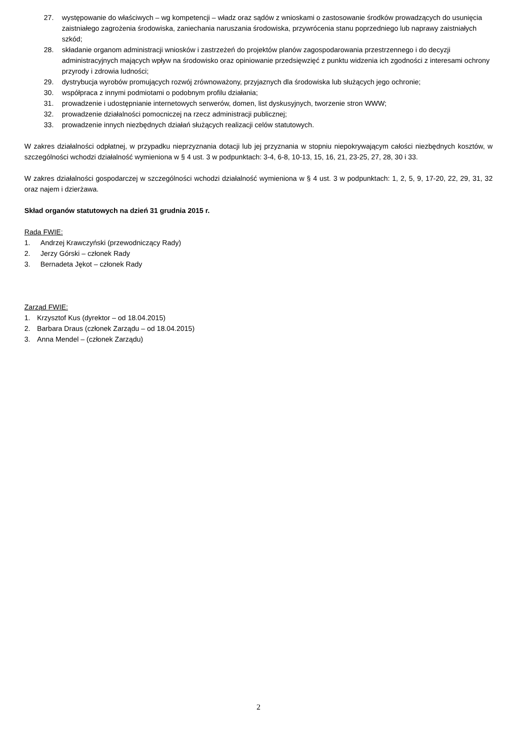27. występowanie do właściwych – wg kompetencji – władz oraz sądów z wnioskami o zastosowanie środków prowadzących do usunięcia zaistniałego zagrożenia środowiska, zaniechania naruszania środowiska, przywrócenia stanu poprzedniego lub naprawy zaistniałych szkód;
28. składanie organom administracji wniosków i zastrzeżeń do projektów planów zagospodarowania przestrzennego i do decyzji administracyjnych mających wpływ na środowisko oraz opiniowanie przedsięwzięć z punktu widzenia ich zgodności z interesami ochrony przyrody i zdrowia ludności;
29. dystrybucja wyrobów promujących rozwój zrównoważony, przyjaznych dla środowiska lub służących jego ochronie;
30. współpraca z innymi podmiotami o podobnym profilu działania;
31. prowadzenie i udostępnianie internetowych serwerów, domen, list dyskusyjnych, tworzenie stron WWW;
32. prowadzenie działalności pomocniczej na rzecz administracji publicznej;
33. prowadzenie innych niezbędnych działań służących realizacji celów statutowych.
W zakres działalności odpłatnej, w przypadku nieprzyznania dotacji lub jej przyznania w stopniu niepokrywającym całości niezbędnych kosztów, w szczególności wchodzi działalność wymieniona w § 4 ust. 3 w podpunktach: 3-4, 6-8, 10-13, 15, 16, 21, 23-25, 27, 28, 30 i 33.
W zakres działalności gospodarczej w szczególności wchodzi działalność wymieniona w § 4 ust. 3 w podpunktach: 1, 2, 5, 9, 17-20, 22, 29, 31, 32 oraz najem i dzierżawa.
Skład organów statutowych na dzień 31 grudnia 2015 r.
Rada FWIE:
1. Andrzej Krawczyński (przewodniczący Rady)
2. Jerzy Górski – członek Rady
3. Bernadeta Jękot – członek Rady
Zarząd FWIE:
1. Krzysztof Kus (dyrektor – od 18.04.2015)
2. Barbara Draus (członek Zarządu – od 18.04.2015)
3. Anna Mendel – (członek Zarządu)
2